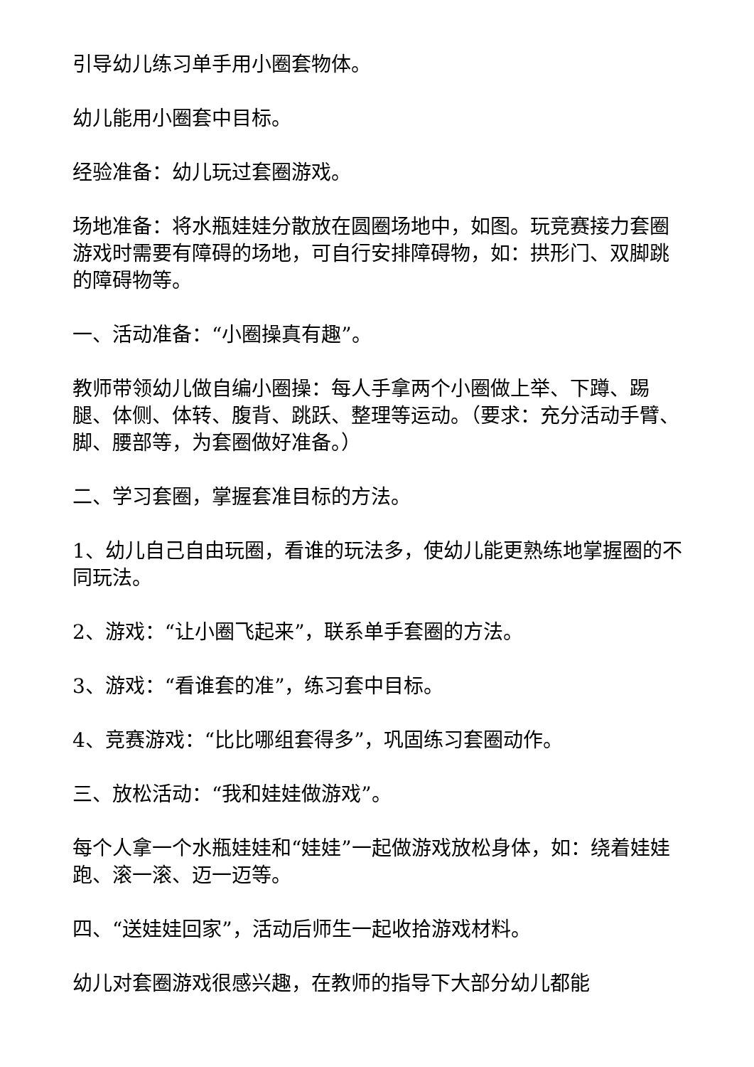引导幼儿练习单手用小圈套物体。
幼儿能用小圈套中目标。
经验准备：幼儿玩过套圈游戏。
场地准备：将水瓶娃娃分散放在圆圈场地中，如图。玩竞赛接力套圈游戏时需要有障碍的场地，可自行安排障碍物，如：拱形门、双脚跳的障碍物等。
一、活动准备：“小圈操真有趣”。
教师带领幼儿做自编小圈操：每人手拿两个小圈做上举、下蹲、踢腿、体侧、体转、腹背、跳跃、整理等运动。（要求：充分活动手臂、脚、腰部等，为套圈做好准备。）
二、学习套圈，掌握套准目标的方法。
1、幼儿自己自由玩圈，看谁的玩法多，使幼儿能更熟练地掌握圈的不同玩法。
2、游戏：“让小圈飞起来”，联系单手套圈的方法。
3、游戏：“看谁套的准”，练习套中目标。
4、竞赛游戏：“比比哪组套得多”，巩固练习套圈动作。
三、放松活动：“我和娃娃做游戏”。
每个人拿一个水瓶娃娃和“娃娃”一起做游戏放松身体，如：绕着娃娃跑、滚一滚、迈一迈等。
四、“送娃娃回家”，活动后师生一起收拾游戏材料。
幼儿对套圈游戏很感兴趣，在教师的指导下大部分幼儿都能